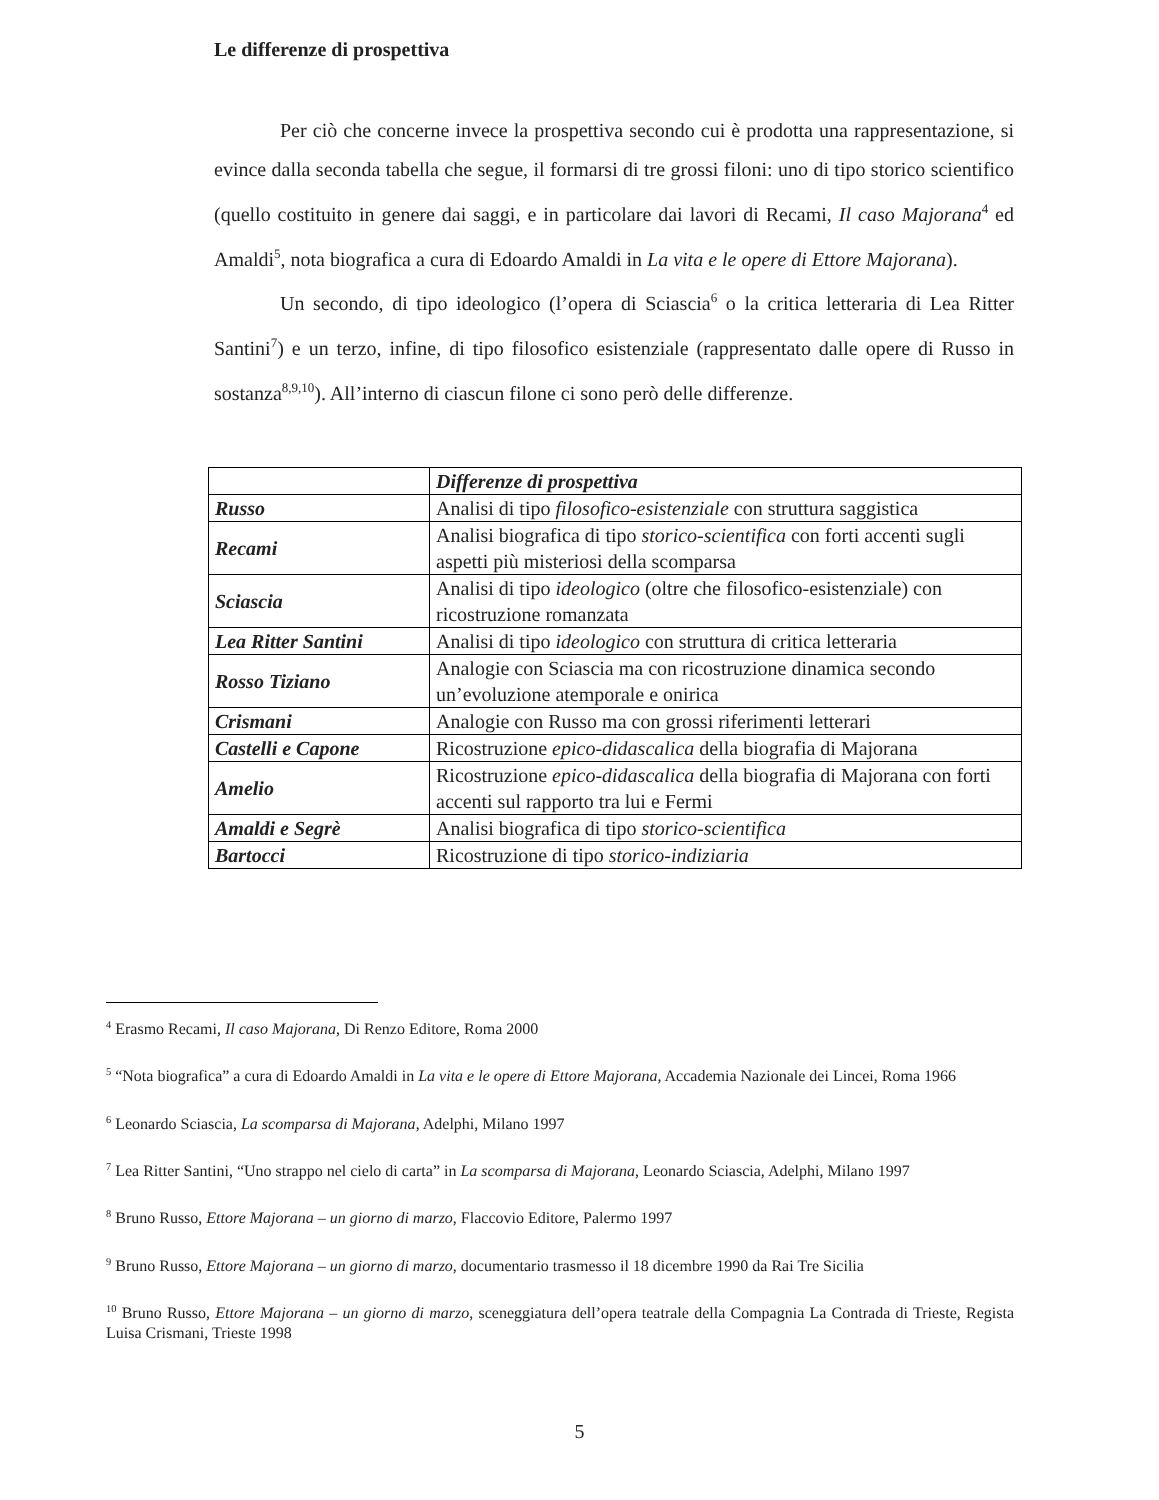Le differenze di prospettiva
Per ciò che concerne invece la prospettiva secondo cui è prodotta una rappresentazione, si evince dalla seconda tabella che segue, il formarsi di tre grossi filoni: uno di tipo storico scientifico (quello costituito in genere dai saggi, e in particolare dai lavori di Recami, Il caso Majorana<sup>4</sup> ed Amaldi<sup>5</sup>, nota biografica a cura di Edoardo Amaldi in La vita e le opere di Ettore Majorana).
Un secondo, di tipo ideologico (l’opera di Sciascia<sup>6</sup> o la critica letteraria di Lea Ritter Santini<sup>7</sup>) e un terzo, infine, di tipo filosofico esistenziale (rappresentato dalle opere di Russo in sostanza<sup>8,9,10</sup>). All’interno di ciascun filone ci sono però delle differenze.
| | Differenze di prospettiva |
| Russo | Analisi di tipo filosofico-esistenziale con struttura saggistica |
| Recami | Analisi biografica di tipo storico-scientifica con forti accenti sugli aspetti più misteriosi della scomparsa |
| Sciascia | Analisi di tipo ideologico (oltre che filosofico-esistenziale) con ricostruzione romanzata |
| Lea Ritter Santini | Analisi di tipo ideologico con struttura di critica letteraria |
| Rosso Tiziano | Analogie con Sciascia ma con ricostruzione dinamica secondo un’evoluzione atemporale e onirica |
| Crismani | Analogie con Russo ma con grossi riferimenti letterari |
| Castelli e Capone | Ricostruzione epico-didascalica della biografia di Majorana |
| Amelio | Ricostruzione epico-didascalica della biografia di Majorana con forti accenti sul rapporto tra lui e Fermi |
| Amaldi e Segrè | Analisi biografica di tipo storico-scientifica |
| Bartocci | Ricostruzione di tipo storico-indiziaria |
<sup>4</sup> Erasmo Recami, Il caso Majorana, Di Renzo Editore, Roma 2000
<sup>5</sup> “Nota biografica” a cura di Edoardo Amaldi in La vita e le opere di Ettore Majorana, Accademia Nazionale dei Lincei, Roma 1966
<sup>6</sup> Leonardo Sciascia, La scomparsa di Majorana, Adelphi, Milano 1997
<sup>7</sup> Lea Ritter Santini, “Uno strappo nel cielo di carta” in La scomparsa di Majorana, Leonardo Sciascia, Adelphi, Milano 1997
<sup>8</sup> Bruno Russo, Ettore Majorana – un giorno di marzo, Flaccovio Editore, Palermo 1997
<sup>9</sup> Bruno Russo, Ettore Majorana – un giorno di marzo, documentario trasmesso il 18 dicembre 1990 da Rai Tre Sicilia
<sup>10</sup> Bruno Russo, Ettore Majorana – un giorno di marzo, sceneggiatura dell’opera teatrale della Compagnia La Contrada di Trieste, Regista Luisa Crismani, Trieste 1998
5